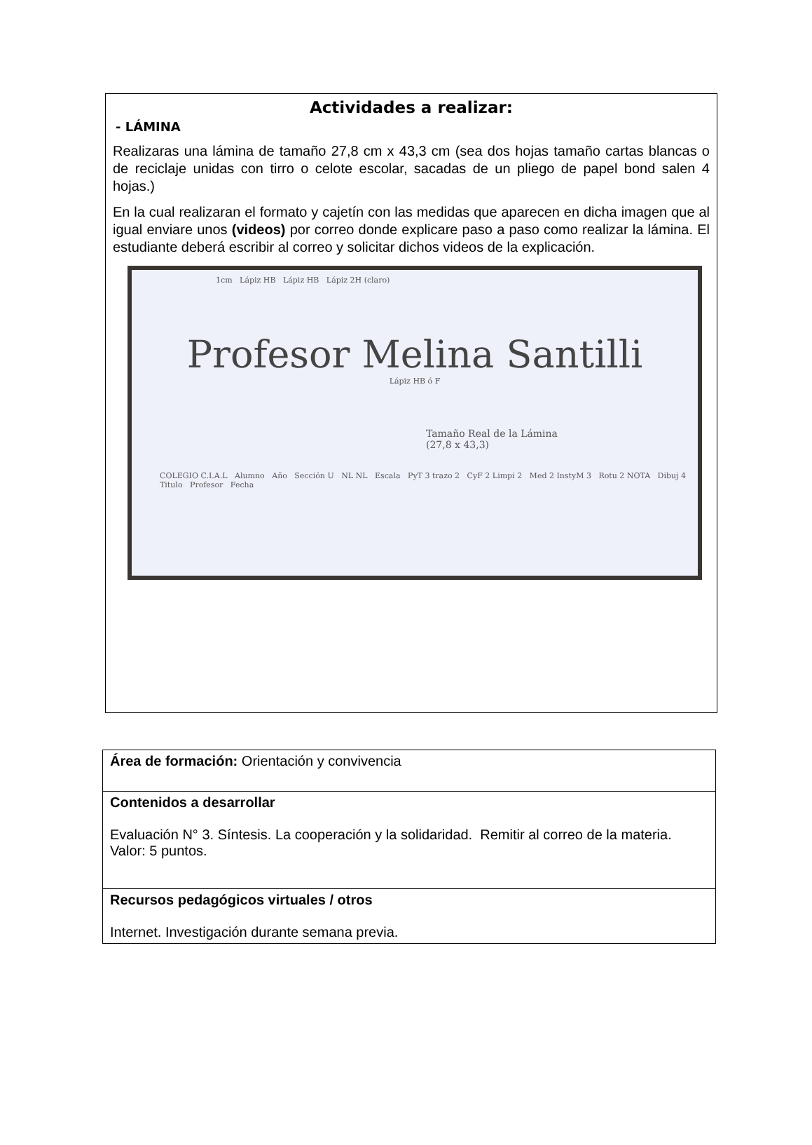Actividades a realizar:
- LÁMINA
Realizaras una lámina de tamaño 27,8 cm x 43,3 cm (sea dos hojas tamaño cartas blancas o de reciclaje unidas con tirro o celote escolar, sacadas de un pliego de papel bond salen 4 hojas.)
En la cual realizaran el formato y cajetín con las medidas que aparecen en dicha imagen que al igual enviare unos (videos) por correo donde explicare paso a paso como realizar la lámina. El estudiante deberá escribir al correo y solicitar dichos videos de la explicación.
1cm Lápiz HB Lápiz HB Lápiz 2H (claro)
Profesor Melina Santilli
Lápiz HB ó F
Tamaño Real de la Lámina
(27,8 x 43,3)
COLEGIO C.I.A.L Alumno Año Sección U NL NL Escala PyT 3 trazo 2 CyF 2 Limpi 2 Med 2 InstyM 3 Rotu 2 NOTA Dibuj 4
Titulo Profesor Fecha
| Área de formación: Orientación y convivencia |
| Contenidos a desarrollar Evaluación N° 3. Síntesis. La cooperación y la solidaridad. Remitir al correo de la materia. Valor: 5 puntos. |
| Recursos pedagógicos virtuales / otros Internet. Investigación durante semana previa. |